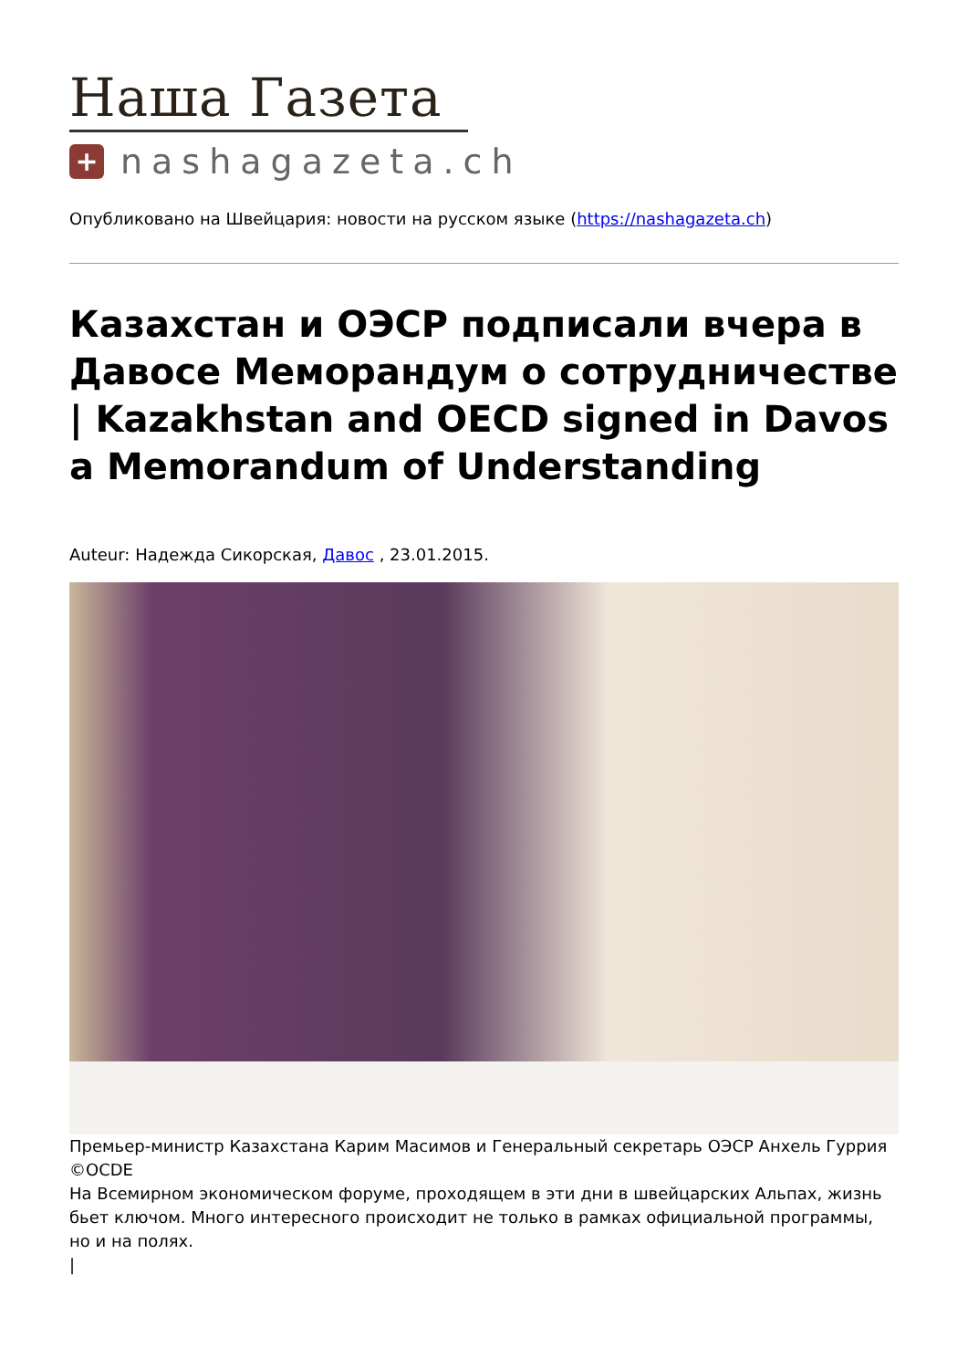Наша Газета
+
nashagazeta.ch
Опубликовано на Швейцария: новости на русском языке (https://nashagazeta.ch)
Казахстан и ОЭСР подписали вчера в Давосе Меморандум о сотрудничестве | Kazakhstan and OECD signed in Davos a Memorandum of Understanding
Auteur: Надежда Сикорская, Давос , 23.01.2015.
Премьер-министр Казахстана Карим Масимов и Генеральный секретарь ОЭСР Анхель Гуррия ©OCDE
На Всемирном экономическом форуме, проходящем в эти дни в швейцарских Альпах, жизнь бьет ключом. Много интересного происходит не только в рамках официальной программы, но и на полях.
|